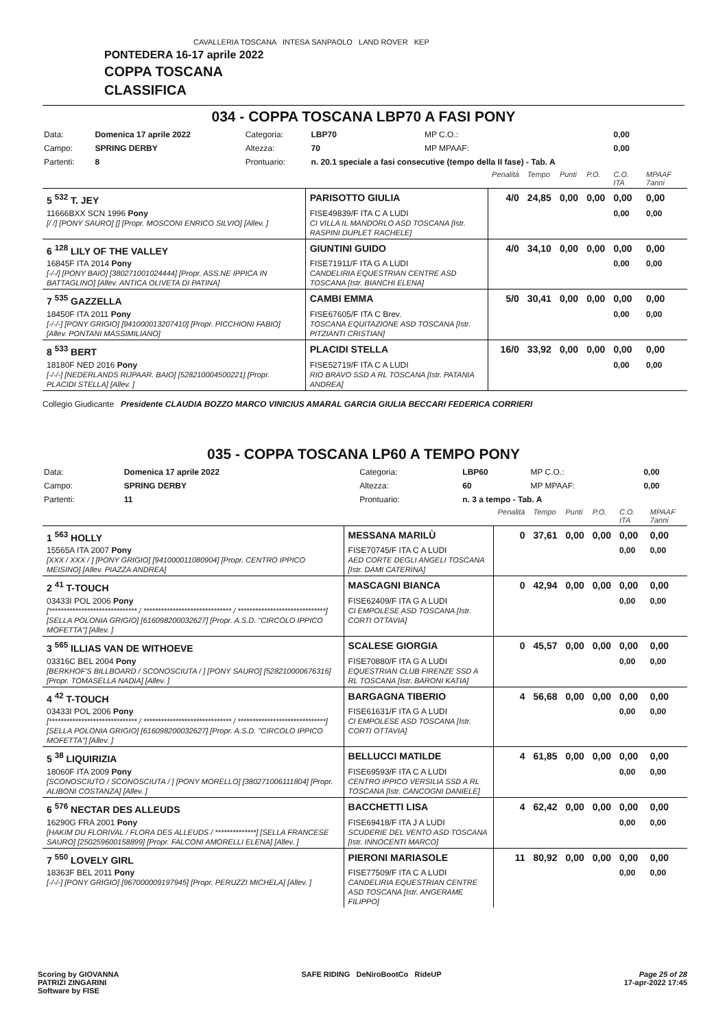CAVALLERIA TOSCANA INTESA SANPAOLO LAND ROVER KEP
PONTEDERA 16-17 aprile 2022
COPPA TOSCANA
CLASSIFICA
034 - COPPA TOSCANA LBP70 A FASI PONY
| Data: | Domenica 17 aprile 2022 | Categoria: | LBP70 | MP C.O.: | 0,00 |
| Campo: | SPRING DERBY | Altezza: | 70 | MP MPAAF: | 0,00 |
| Partenti: | 8 | Prontuario: | n. 20.1 speciale a fasi consecutive (tempo della II fase) - Tab. A | | |
| | | Penalità | Tempo | Punti | P.O. | C.O. ITA | MPAAF 7anni |
| 5 <sup>532</sup> T. JEY | PARISOTTO GIULIA | 4/0 | 24,85 | 0,00 | 0,00 | 0,00 | 0,00 |
| 11666BXX SCN 1996 Pony [/ /] [PONY SAURO] [] [Propr. MOSCONI ENRICO SILVIO] [Allev. ] | FISE49839/F ITA C A LUDI CI VILLA IL MANDORLO ASD TOSCANA [Istr. RASPINI DUPLET RACHELE] | | | | | 0,00 | 0,00 |
| 6 <sup>128</sup> LILY OF THE VALLEY | GIUNTINI GUIDO | 4/0 | 34,10 | 0,00 | 0,00 | 0,00 | 0,00 |
| 16845F ITA 2014 Pony [-/-/] [PONY BAIO] [380271001024444] [Propr. ASS.NE IPPICA IN BATTAGLINO] [Allev. ANTICA OLIVETA DI PATINA] | FISE71911/F ITA G A LUDI CANDELIRIA EQUESTRIAN CENTRE ASD TOSCANA [Istr. BIANCHI ELENA] | | | | | 0,00 | 0,00 |
| 7 <sup>535</sup> GAZZELLA | CAMBI EMMA | 5/0 | 30,41 | 0,00 | 0,00 | 0,00 | 0,00 |
| 18450F ITA 2011 Pony [-/-/-] [PONY GRIGIO] [941000013207410] [Propr. PICCHIONI FABIO] [Allev. PONTANI MASSIMILIANO] | FISE67605/F ITA C Brev. TOSCANA EQUITAZIONE ASD TOSCANA [Istr. PITZIANTI CRISTIAN] | | | | | 0,00 | 0,00 |
| 8 <sup>533</sup> BERT | PLACIDI STELLA | 16/0 | 33,92 | 0,00 | 0,00 | 0,00 | 0,00 |
| 18180F NED 2016 Pony [-/-/-] [NEDERLANDS RIJPAAR. BAIO] [528210004500221] [Propr. PLACIDI STELLA] [Allev. ] | FISE52719/F ITA C A LUDI RIO BRAVO SSD A RL TOSCANA [Istr. PATANIA ANDREA] | | | | | 0,00 | 0,00 |
Collegio Giudicante Presidente CLAUDIA BOZZO MARCO VINICIUS AMARAL GARCIA GIULIA BECCARI FEDERICA CORRIERI
035 - COPPA TOSCANA LP60 A TEMPO PONY
| Data: | Domenica 17 aprile 2022 | Categoria: | LBP60 | MP C.O.: | 0,00 |
| Campo: | SPRING DERBY | Altezza: | 60 | MP MPAAF: | 0,00 |
| Partenti: | 11 | Prontuario: | n. 3 a tempo - Tab. A | | |
| | | Penalità | Tempo | Punti | P.O. | C.O. ITA | MPAAF 7anni |
| 1 <sup>563</sup> HOLLY | MESSANA MARILÙ | 0 | 37,61 | 0,00 | 0,00 | 0,00 | 0,00 |
| 15565A ITA 2007 Pony [XXX / XXX / ] [PONY GRIGIO] [941000011080904] [Propr. CENTRO IPPICO MEISINO] [Allev. PIAZZA ANDREA] | FISE70745/F ITA C A LUDI AED CORTE DEGLI ANGELI TOSCANA [Istr. DAMI CATERINA] | | | | | 0,00 | 0,00 |
| 2 <sup>41</sup> T-TOUCH | MASCAGNI BIANCA | 0 | 42,94 | 0,00 | 0,00 | 0,00 | 0,00 |
| 03433I POL 2006 Pony [****************************** / ****************************** / ******************************] [SELLA POLONIA GRIGIO] [616098200032627] [Propr. A.S.D. "CIRCOLO IPPICO MOFETTA"] [Allev. ] | FISE62409/F ITA G A LUDI CI EMPOLESE ASD TOSCANA [Istr. CORTI OTTAVIA] | | | | | 0,00 | 0,00 |
| 3 <sup>565</sup> ILLIAS VAN DE WITHOEVE | SCALESE GIORGIA | 0 | 45,57 | 0,00 | 0,00 | 0,00 | 0,00 |
| 03316C BEL 2004 Pony [BERKHOF'S BILLBOARD / SCONOSCIUTA / ] [PONY SAURO] [528210000676316] [Propr. TOMASELLA NADIA] [Allev. ] | FISE70880/F ITA G A LUDI EQUESTRIAN CLUB FIRENZE SSD A RL TOSCANA [Istr. BARONI KATIA] | | | | | 0,00 | 0,00 |
| 4 <sup>42</sup> T-TOUCH | BARGAGNA TIBERIO | 4 | 56,68 | 0,00 | 0,00 | 0,00 | 0,00 |
| 03433I POL 2006 Pony [****************************** / ****************************** / ******************************] [SELLA POLONIA GRIGIO] [616098200032627] [Propr. A.S.D. "CIRCOLO IPPICO MOFETTA"] [Allev. ] | FISE61631/F ITA G A LUDI CI EMPOLESE ASD TOSCANA [Istr. CORTI OTTAVIA] | | | | | 0,00 | 0,00 |
| 5 <sup>38</sup> LIQUIRIZIA | BELLUCCI MATILDE | 4 | 61,85 | 0,00 | 0,00 | 0,00 | 0,00 |
| 18060F ITA 2009 Pony [SCONOSCIUTO / SCONOSCIUTA / ] [PONY MORELLO] [380271006111804] [Propr. ALIBONI COSTANZA] [Allev. ] | FISE69593/F ITA C A LUDI CENTRO IPPICO VERSILIA SSD A RL TOSCANA [Istr. CANCOGNI DANIELE] | | | | | 0,00 | 0,00 |
| 6 <sup>576</sup> NECTAR DES ALLEUDS | BACCHETTI LISA | 4 | 62,42 | 0,00 | 0,00 | 0,00 | 0,00 |
| 16290G FRA 2001 Pony [HAKIM DU FLORIVAL / FLORA DES ALLEUDS / **************] [SELLA FRANCESE SAURO] [250259600158899] [Propr. FALCONI AMORELLI ELENA] [Allev. ] | FISE69418/F ITA J A LUDI SCUDERIE DEL VENTO ASD TOSCANA [Istr. INNOCENTI MARCO] | | | | | 0,00 | 0,00 |
| 7 <sup>550</sup> LOVELY GIRL | PIERONI MARIASOLE | 11 | 80,92 | 0,00 | 0,00 | 0,00 | 0,00 |
| 18363F BEL 2011 Pony [-/-/-] [PONY GRIGIO] [967000009197945] [Propr. PERUZZI MICHELA] [Allev. ] | FISE77509/F ITA C A LUDI CANDELIRIA EQUESTRIAN CENTRE ASD TOSCANA [Istr. ANGERAME FILIPPO] | | | | | 0,00 | 0,00 |
Scoring by GIOVANNA
PATRIZI ZINGARINI
Software by FISE
SAFE RIDING DeNiroBootCo RideUP
Page 25 of 28
17-apr-2022 17:45